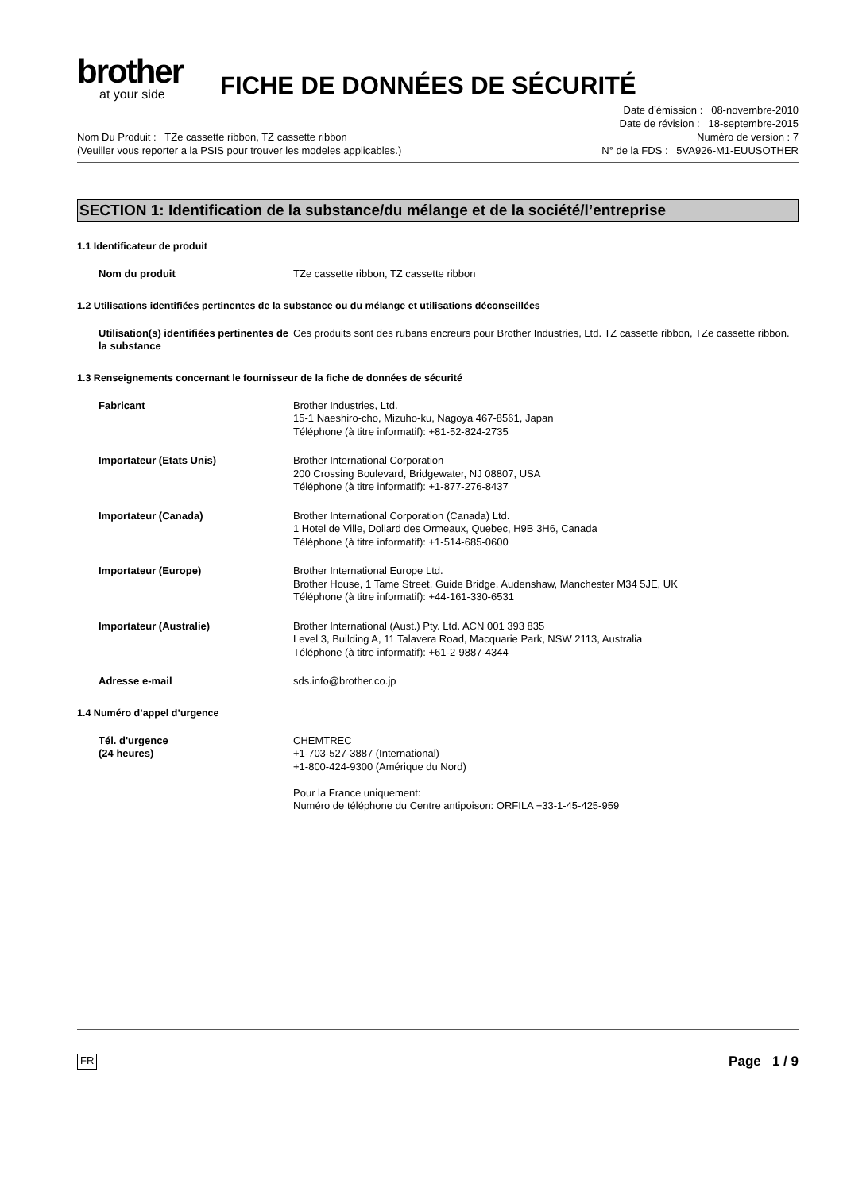brother
at your side
FICHE DE DONNÉES DE SÉCURITÉ
Nom Du Produit : TZe cassette ribbon, TZ cassette ribbon
(Veuiller vous reporter a la PSIS pour trouver les modeles applicables.)
Date d’émission : 08-novembre-2010
Date de révision : 18-septembre-2015
Numéro de version : 7
N° de la FDS : 5VA926-M1-EUUSOTHER
SECTION 1: Identification de la substance/du mélange et de la société/l’entreprise
1.1 Identificateur de produit
Nom du produit TZe cassette ribbon, TZ cassette ribbon
1.2 Utilisations identifiées pertinentes de la substance ou du mélange et utilisations déconseillées
Utilisation(s) identifiées pertinentes de la substance
Ces produits sont des rubans encreurs pour Brother Industries, Ltd. TZ cassette ribbon, TZe cassette ribbon.
1.3 Renseignements concernant le fournisseur de la fiche de données de sécurité
Fabricant Brother Industries, Ltd.
15-1 Naeshiro-cho, Mizuho-ku, Nagoya 467-8561, Japan
Téléphone (à titre informatif): +81-52-824-2735
Importateur (Etats Unis) Brother International Corporation
200 Crossing Boulevard, Bridgewater, NJ 08807, USA
Téléphone (à titre informatif): +1-877-276-8437
Importateur (Canada) Brother International Corporation (Canada) Ltd.
1 Hotel de Ville, Dollard des Ormeaux, Quebec, H9B 3H6, Canada
Téléphone (à titre informatif): +1-514-685-0600
Importateur (Europe) Brother International Europe Ltd.
Brother House, 1 Tame Street, Guide Bridge, Audenshaw, Manchester M34 5JE, UK
Téléphone (à titre informatif): +44-161-330-6531
Importateur (Australie) Brother International (Aust.) Pty. Ltd. ACN 001 393 835
Level 3, Building A, 11 Talavera Road, Macquarie Park, NSW 2113, Australia
Téléphone (à titre informatif): +61-2-9887-4344
Adresse e-mail sds.info@brother.co.jp
1.4 Numéro d’appel d’urgence
Tél. d'urgence
(24 heures)
CHEMTREC
+1-703-527-3887 (International)
+1-800-424-9300 (Amérique du Nord)
Pour la France uniquement:
Numéro de téléphone du Centre antipoison: ORFILA +33-1-45-425-959
FR Page 1 / 9